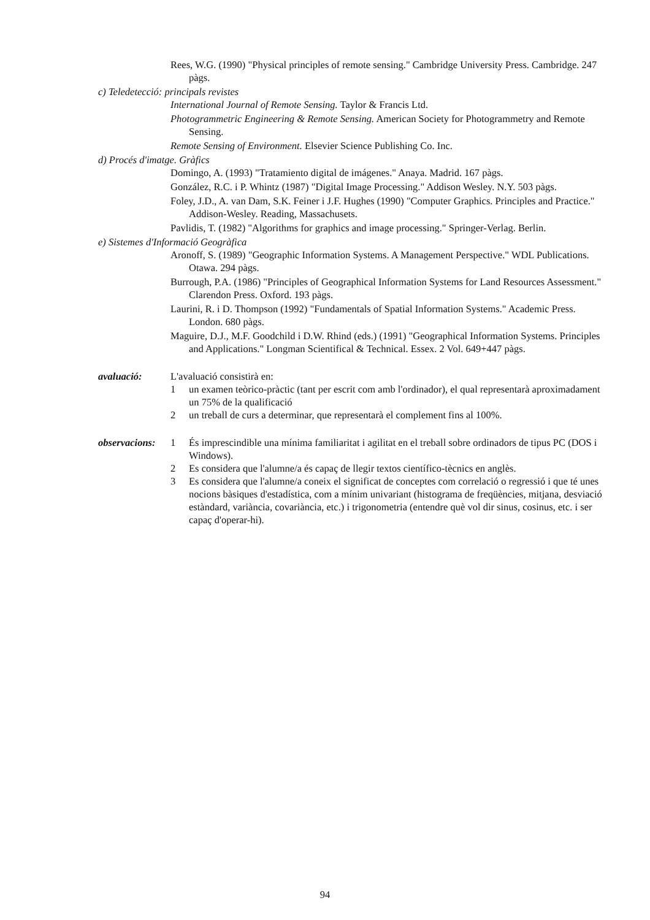Rees, W.G. (1990) "Physical principles of remote sensing." Cambridge University Press. Cambridge. 247 pàgs.
c) Teledetecció: principals revistes
International Journal of Remote Sensing. Taylor & Francis Ltd.
Photogrammetric Engineering & Remote Sensing. American Society for Photogrammetry and Remote Sensing.
Remote Sensing of Environment. Elsevier Science Publishing Co. Inc.
d) Procés d'imatge. Gràfics
Domingo, A. (1993) "Tratamiento digital de imágenes." Anaya. Madrid. 167 pàgs.
González, R.C. i P. Whintz (1987) "Digital Image Processing." Addison Wesley. N.Y. 503 pàgs.
Foley, J.D., A. van Dam, S.K. Feiner i J.F. Hughes (1990) "Computer Graphics. Principles and Practice." Addison-Wesley. Reading, Massachusets.
Pavlidis, T. (1982) "Algorithms for graphics and image processing." Springer-Verlag. Berlin.
e) Sistemes d'Informació Geogràfica
Aronoff, S. (1989) "Geographic Information Systems. A Management Perspective." WDL Publications. Otawa. 294 pàgs.
Burrough, P.A. (1986) "Principles of Geographical Information Systems for Land Resources Assessment." Clarendon Press. Oxford. 193 pàgs.
Laurini, R. i D. Thompson (1992) "Fundamentals of Spatial Information Systems." Academic Press. London. 680 pàgs.
Maguire, D.J., M.F. Goodchild i D.W. Rhind (eds.) (1991) "Geographical Information Systems. Principles and Applications." Longman Scientifical & Technical. Essex. 2 Vol. 649+447 pàgs.
avaluació: L'avaluació consistirà en:
1 un examen teòrico-pràctic (tant per escrit com amb l'ordinador), el qual representarà aproximadament un 75% de la qualificació
2 un treball de curs a determinar, que representarà el complement fins al 100%.
observacions:
1 És imprescindible una mínima familiaritat i agilitat en el treball sobre ordinadors de tipus PC (DOS i Windows).
2 Es considera que l'alumne/a és capaç de llegir textos científico-tècnics en anglès.
3 Es considera que l'alumne/a coneix el significat de conceptes com correlació o regressió i que té unes nocions bàsiques d'estadística, com a mínim univariant (histograma de freqüències, mitjana, desviació estàndard, variància, covariància, etc.) i trigonometria (entendre què vol dir sinus, cosinus, etc. i ser capaç d'operar-hi).
94